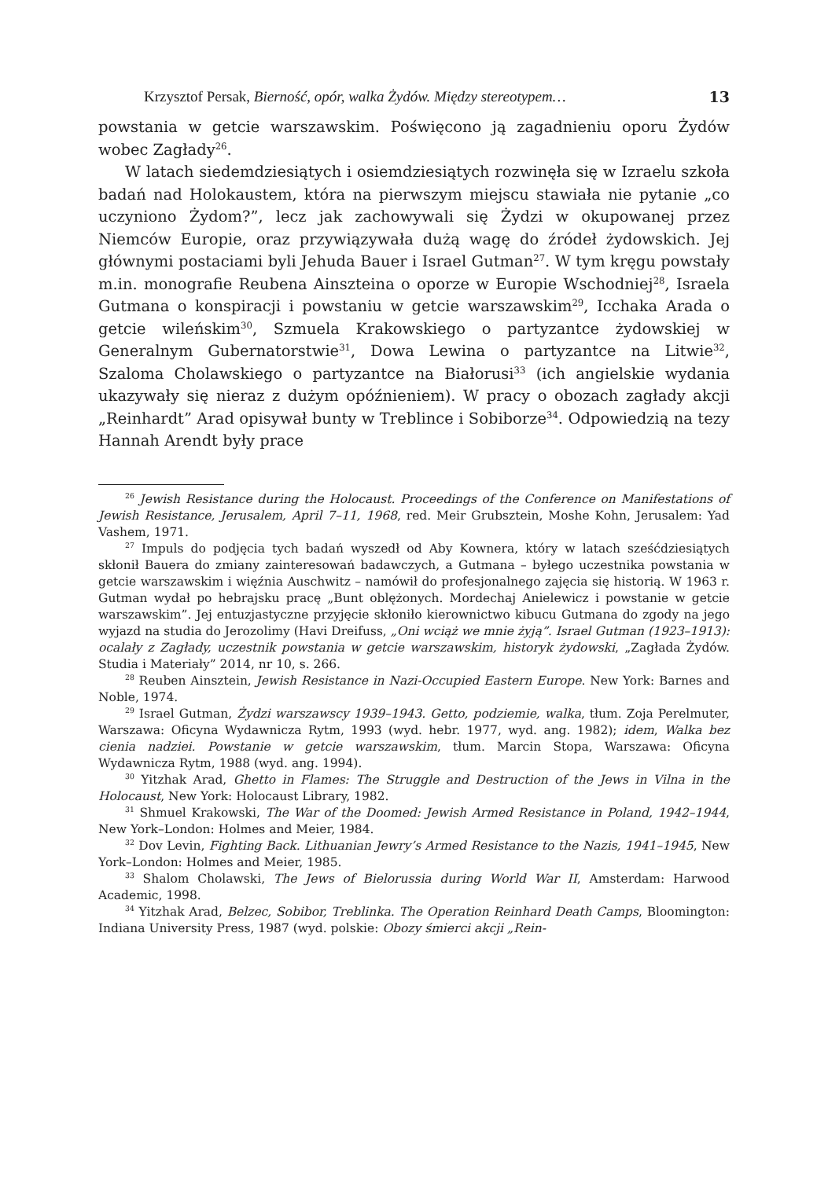Krzysztof Persak, Bierność, opór, walka Żydów. Między stereotypem… 13
powstania w getcie warszawskim. Poświęcono ją zagadnieniu oporu Żydów wobec Zagłady<sup>26</sup>.
W latach siedemdziesiątych i osiemdziesiątych rozwinęła się w Izraelu szkoła badań nad Holokaustem, która na pierwszym miejscu stawiała nie pytanie „co uczyniono Żydom?”, lecz jak zachowywali się Żydzi w okupowanej przez Niemców Europie, oraz przywiązywała dużą wagę do źródeł żydowskich. Jej głównymi postaciami byli Jehuda Bauer i Israel Gutman<sup>27</sup>. W tym kręgu powstały m.in. monografie Reubena Ainszteina o oporze w Europie Wschodniej<sup>28</sup>, Israela Gutmana o konspiracji i powstaniu w getcie warszawskim<sup>29</sup>, Icchaka Arada o getcie wileńskim<sup>30</sup>, Szmuela Krakowskiego o partyzantce żydowskiej w Generalnym Gubernatorstwie<sup>31</sup>, Dowa Lewina o partyzantce na Litwie<sup>32</sup>, Szaloma Cholawskiego o partyzantce na Białorusi<sup>33</sup> (ich angielskie wydania ukazywały się nieraz z dużym opóźnieniem). W pracy o obozach zagłady akcji „Reinhardt” Arad opisywał bunty w Treblince i Sobiborze<sup>34</sup>. Odpowiedzią na tezy Hannah Arendt były prace
<sup>26</sup> Jewish Resistance during the Holocaust. Proceedings of the Conference on Manifestations of Jewish Resistance, Jerusalem, April 7–11, 1968, red. Meir Grubsztein, Moshe Kohn, Jerusalem: Yad Vashem, 1971.
<sup>27</sup> Impuls do podjęcia tych badań wyszedł od Aby Kownera, który w latach sześćdziesiątych skłonił Bauera do zmiany zainteresowań badawczych, a Gutmana – byłego uczestnika powstania w getcie warszawskim i więźnia Auschwitz – namówił do profesjonalnego zajęcia się historią. W 1963 r. Gutman wydał po hebrajsku pracę „Bunt oblężonych. Mordechaj Anielewicz i powstanie w getcie warszawskim”. Jej entuzjastyczne przyjęcie skłoniło kierownictwo kibucu Gutmana do zgody na jego wyjazd na studia do Jerozolimy (Havi Dreifuss, „Oni wciąż we mnie żyją”. Israel Gutman (1923–1913): ocalały z Zagłady, uczestnik powstania w getcie warszawskim, historyk żydowski, „Zagłada Żydów. Studia i Materiały” 2014, nr 10, s. 266.
<sup>28</sup> Reuben Ainsztein, Jewish Resistance in Nazi-Occupied Eastern Europe. New York: Barnes and Noble, 1974.
<sup>29</sup> Israel Gutman, Żydzi warszawscy 1939–1943. Getto, podziemie, walka, tłum. Zoja Perelmuter, Warszawa: Oficyna Wydawnicza Rytm, 1993 (wyd. hebr. 1977, wyd. ang. 1982); idem, Walka bez cienia nadziei. Powstanie w getcie warszawskim, tłum. Marcin Stopa, Warszawa: Oficyna Wydawnicza Rytm, 1988 (wyd. ang. 1994).
<sup>30</sup> Yitzhak Arad, Ghetto in Flames: The Struggle and Destruction of the Jews in Vilna in the Holocaust, New York: Holocaust Library, 1982.
<sup>31</sup> Shmuel Krakowski, The War of the Doomed: Jewish Armed Resistance in Poland, 1942–1944, New York–London: Holmes and Meier, 1984.
<sup>32</sup> Dov Levin, Fighting Back. Lithuanian Jewry’s Armed Resistance to the Nazis, 1941–1945, New York–London: Holmes and Meier, 1985.
<sup>33</sup> Shalom Cholawski, The Jews of Bielorussia during World War II, Amsterdam: Harwood Academic, 1998.
<sup>34</sup> Yitzhak Arad, Belzec, Sobibor, Treblinka. The Operation Reinhard Death Camps, Bloomington: Indiana University Press, 1987 (wyd. polskie: Obozy śmierci akcji „Rein-